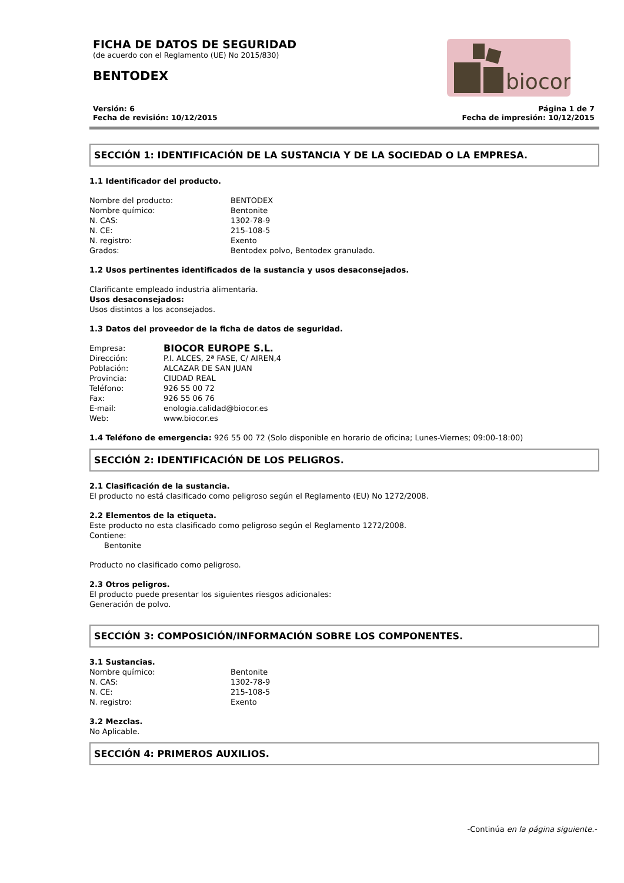biocor
FICHA DE DATOS DE SEGURIDAD
(de acuerdo con el Reglamento (UE) No 2015/830)
BENTODEX
Versión: 6 Página 1 de 7
Fecha de revisión: 10/12/2015 Fecha de impresión: 10/12/2015
SECCIÓN 1: IDENTIFICACIÓN DE LA SUSTANCIA Y DE LA SOCIEDAD O LA EMPRESA.
1.1 Identificador del producto.
Nombre del producto: BENTODEX Nombre químico: Bentonite N. CAS: 1302-78-9 N. CE: 215-108-5 N. registro: Exento Grados: Bentodex polvo, Bentodex granulado.
1.2 Usos pertinentes identificados de la sustancia y usos desaconsejados.
Clarificante empleado industria alimentaria.
Usos desaconsejados:
Usos distintos a los aconsejados.
1.3 Datos del proveedor de la ficha de datos de seguridad.
Empresa: BIOCOR EUROPE S.L. Dirección: P.I. ALCES, 2ª FASE, C/ AIREN,4 Población: ALCAZAR DE SAN JUAN Provincia: CIUDAD REAL Teléfono: 926 55 00 72 Fax: 926 55 06 76 E-mail: enologia.calidad@biocor.es Web: www.biocor.es
1.4 Teléfono de emergencia: 926 55 00 72 (Solo disponible en horario de oficina; Lunes-Viernes; 09:00-18:00)
SECCIÓN 2: IDENTIFICACIÓN DE LOS PELIGROS.
2.1 Clasificación de la sustancia.
El producto no está clasificado como peligroso según el Reglamento (EU) No 1272/2008.
2.2 Elementos de la etiqueta.
Este producto no esta clasificado como peligroso según el Reglamento 1272/2008.
Contiene:
Bentonite
Producto no clasificado como peligroso.
2.3 Otros peligros.
El producto puede presentar los siguientes riesgos adicionales:
Generación de polvo.
SECCIÓN 3: COMPOSICIÓN/INFORMACIÓN SOBRE LOS COMPONENTES.
3.1 Sustancias.
Nombre químico: Bentonite N. CAS: 1302-78-9 N. CE: 215-108-5 N. registro: Exento
3.2 Mezclas.
No Aplicable.
SECCIÓN 4: PRIMEROS AUXILIOS.
-Continúa en la página siguiente.-